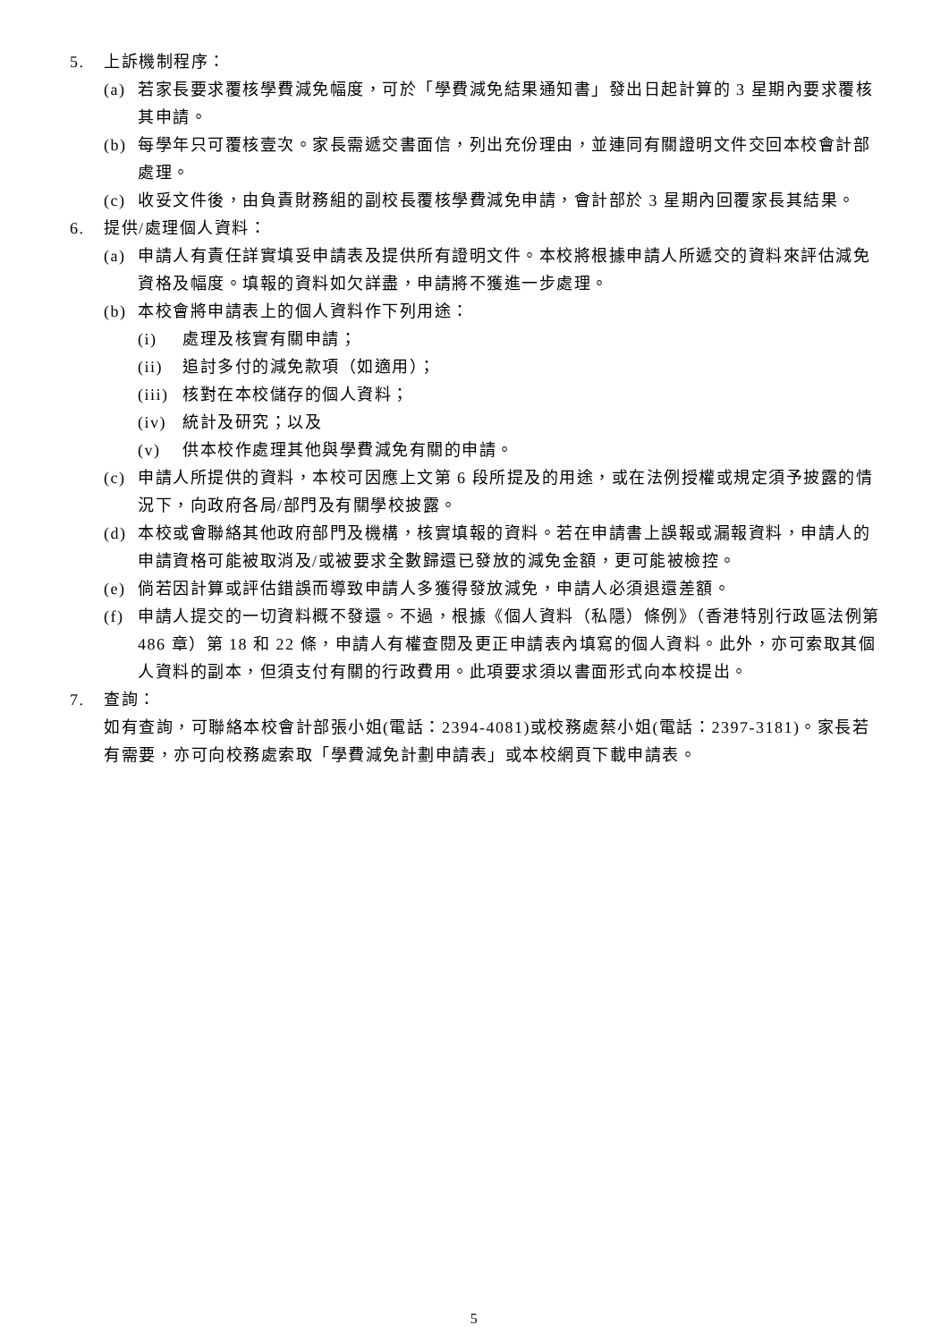5. 上訴機制程序：
(a) 若家長要求覆核學費減免幅度，可於「學費減免結果通知書」發出日起計算的 3 星期內要求覆核其申請。
(b) 每學年只可覆核壹次。家長需遞交書面信，列出充份理由，並連同有關證明文件交回本校會計部處理。
(c) 收妥文件後，由負責財務組的副校長覆核學費減免申請，會計部於 3 星期內回覆家長其結果。
6. 提供/處理個人資料：
(a) 申請人有責任詳實填妥申請表及提供所有證明文件。本校將根據申請人所遞交的資料來評估減免資格及幅度。填報的資料如欠詳盡，申請將不獲進一步處理。
(b) 本校會將申請表上的個人資料作下列用途：
(i) 處理及核實有關申請；
(ii) 追討多付的減免款項（如適用）；
(iii) 核對在本校儲存的個人資料；
(iv) 統計及研究；以及
(v) 供本校作處理其他與學費減免有關的申請。
(c) 申請人所提供的資料，本校可因應上文第 6 段所提及的用途，或在法例授權或規定須予披露的情況下，向政府各局/部門及有關學校披露。
(d) 本校或會聯絡其他政府部門及機構，核實填報的資料。若在申請書上誤報或漏報資料，申請人的申請資格可能被取消及/或被要求全數歸還已發放的減免金額，更可能被檢控。
(e) 倘若因計算或評估錯誤而導致申請人多獲得發放減免，申請人必須退還差額。
(f) 申請人提交的一切資料概不發還。不過，根據《個人資料（私隱）條例》（香港特別行政區法例第 486 章）第 18 和 22 條，申請人有權查閱及更正申請表內填寫的個人資料。此外，亦可索取其個人資料的副本，但須支付有關的行政費用。此項要求須以書面形式向本校提出。
7. 查詢：
如有查詢，可聯絡本校會計部張小姐(電話：2394-4081)或校務處蔡小姐(電話：2397-3181)。家長若有需要，亦可向校務處索取「學費減免計劃申請表」或本校網頁下載申請表。
5